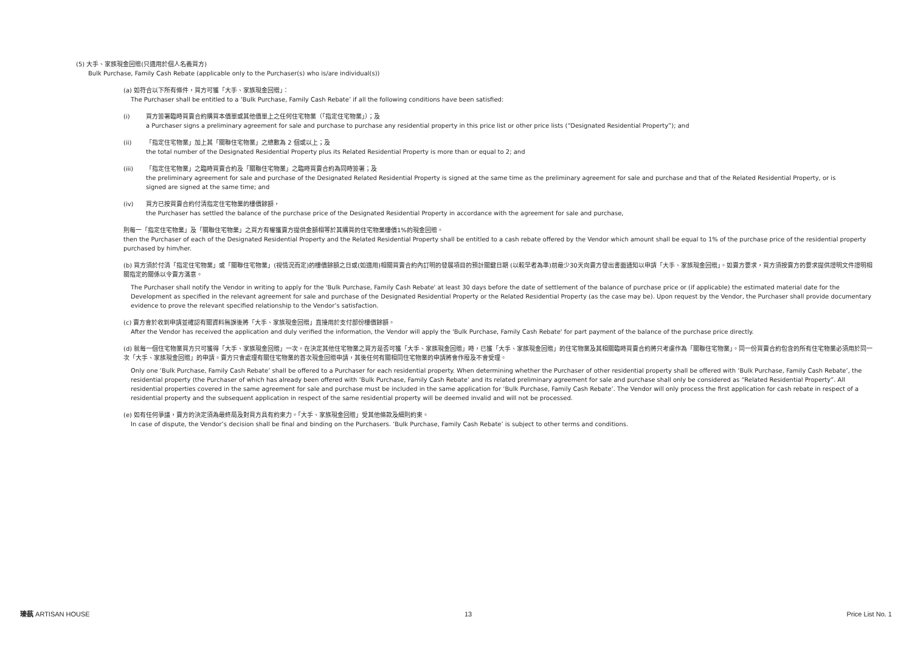(5) 大手、家族現金回贈(只適用於個人名義買方)
Bulk Purchase, Family Cash Rebate (applicable only to the Purchaser(s) who is/are individual(s))
(a) 如符合以下所有條件，買方可獲「大手、家族現金回贈」：
The Purchaser shall be entitled to a ‘Bulk Purchase, Family Cash Rebate’ if all the following conditions have been satisfied:
(i) 買方簽署臨時買賣合約購買本價單或其他價單上之任何住宅物業（「指定住宅物業」）；及
a Purchaser signs a preliminary agreement for sale and purchase to purchase any residential property in this price list or other price lists (“Designated Residential Property”); and
(ii) 「指定住宅物業」加上其「關聯住宅物業」之總數為 2 個或以上；及
the total number of the Designated Residential Property plus its Related Residential Property is more than or equal to 2; and
(iii) 「指定住宅物業」之臨時買賣合約及「關聯住宅物業」之臨時買賣合約為同時簽署；及
the preliminary agreement for sale and purchase of the Designated Related Residential Property is signed at the same time as the preliminary agreement for sale and purchase and that of the Related Residential Property, or is signed are signed at the same time; and
(iv) 買方已按買賣合約付清指定住宅物業的樓價餘額，
the Purchaser has settled the balance of the purchase price of the Designated Residential Property in accordance with the agreement for sale and purchase,
則每一「指定住宅物業」及「關聯住宅物業」之買方有權獲賣方提供金額相等於其購買的住宅物業樓價1%的現金回贈。
then the Purchaser of each of the Designated Residential Property and the Related Residential Property shall be entitled to a cash rebate offered by the Vendor which amount shall be equal to 1% of the purchase price of the residential property purchased by him/her.
(b) 買方須於付清「指定住宅物業」或「關聯住宅物業」(視情況而定)的樓價餘額之日或(如適用)相關買賣合約內訂明的發展項目的預計關鍵日期 (以較早者為準)前最少30天向賣方發出書面通知以申請「大手、家族現金回贈」。如賣方要求，買方須按賣方的要求提供證明文件證明相關指定的關係以令賣方滿意。
The Purchaser shall notify the Vendor in writing to apply for the 'Bulk Purchase, Family Cash Rebate' at least 30 days before the date of settlement of the balance of purchase price or (if applicable) the estimated material date for the Development as specified in the relevant agreement for sale and purchase of the Designated Residential Property or the Related Residential Property (as the case may be). Upon request by the Vendor, the Purchaser shall provide documentary evidence to prove the relevant specified relationship to the Vendor’s satisfaction.
(c) 賣方會於收到申請並確認有關資料無誤後將「大手、家族現金回贈」直接用於支付部份樓價餘額。
After the Vendor has received the application and duly verified the information, the Vendor will apply the 'Bulk Purchase, Family Cash Rebate' for part payment of the balance of the purchase price directly.
(d) 就每一個住宅物業買方只可獲得「大手、家族現金回贈」一次。在決定其他住宅物業之買方是否可獲「大手、家族現金回贈」時，已獲「大手、家族現金回贈」的住宅物業及其相關臨時買賣合約將只考慮作為「關聯住宅物業」。同一份買賣合約包含的所有住宅物業必須用於同一次「大手、家族現金回贈」的申請。賣方只會處理有關住宅物業的首次現金回贈申請，其後任何有關相同住宅物業的申請將會作廢及不會受理。
Only one ‘Bulk Purchase, Family Cash Rebate’ shall be offered to a Purchaser for each residential property. When determining whether the Purchaser of other residential property shall be offered with ‘Bulk Purchase, Family Cash Rebate’, the residential property (the Purchaser of which has already been offered with ‘Bulk Purchase, Family Cash Rebate’ and its related preliminary agreement for sale and purchase shall only be considered as “Related Residential Property”. All residential properties covered in the same agreement for sale and purchase must be included in the same application for ‘Bulk Purchase, Family Cash Rebate’. The Vendor will only process the first application for cash rebate in respect of a residential property and the subsequent application in respect of the same residential property will be deemed invalid and will not be processed.
(e) 如有任何爭議，賣方的決定須為最終局及對買方具有約束力。「大手、家族現金回贈」受其他條款及細則約束。
In case of dispute, the Vendor’s decision shall be final and binding on the Purchasers. ‘Bulk Purchase, Family Cash Rebate’ is subject to other terms and conditions.
瑧蓺 ARTISAN HOUSE 13 Price List No. 1